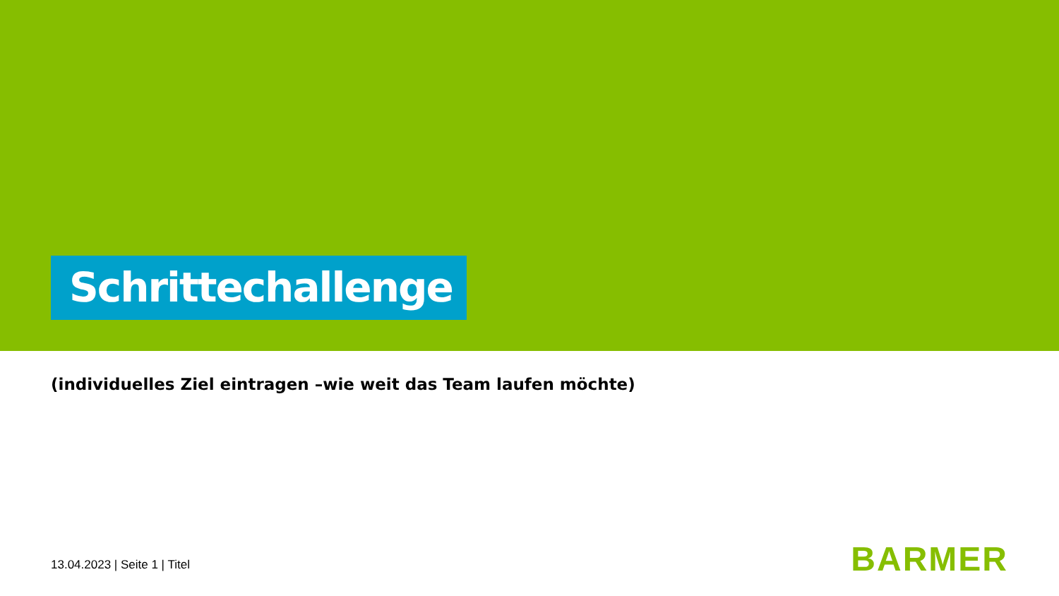Schrittechallenge
(individuelles Ziel eintragen –wie weit das Team laufen möchte)
13.04.2023 | Seite 1 | Titel BARMER